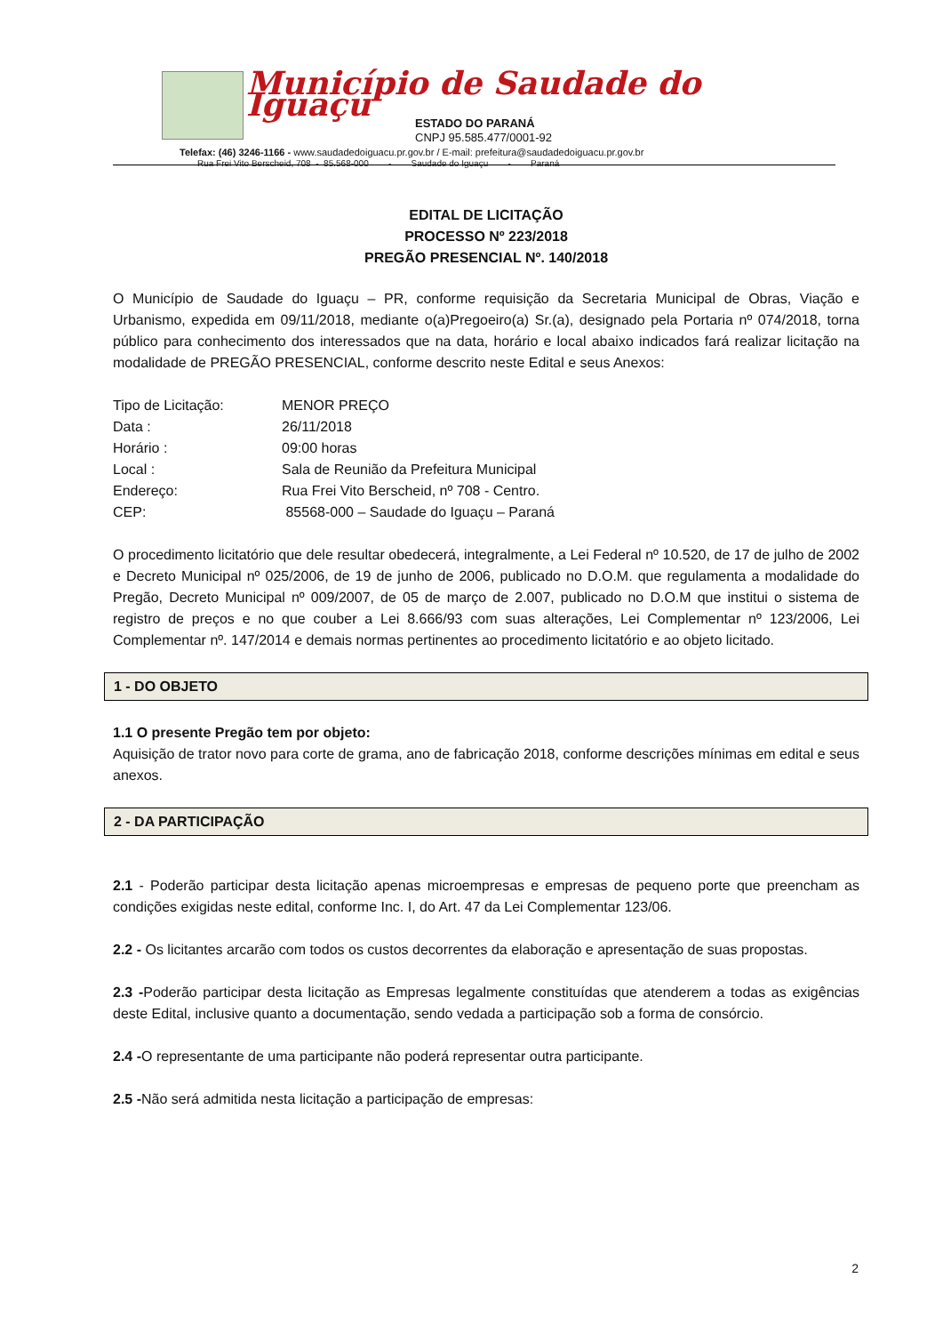Município de Saudade do Iguaçu
ESTADO DO PARANÁ
CNPJ 95.585.477/0001-92
Telefax: (46) 3246-1166 - www.saudadedoiguacu.pr.gov.br / E-mail: prefeitura@saudadedoiguacu.pr.gov.br
Rua Frei Vito Berscheid, 708 - 85.568-000 - Saudade do Iguaçu - Paraná
EDITAL DE LICITAÇÃO
PROCESSO Nº 223/2018
PREGÃO PRESENCIAL Nº. 140/2018
O Município de Saudade do Iguaçu – PR, conforme requisição da Secretaria Municipal de Obras, Viação e Urbanismo, expedida em 09/11/2018, mediante o(a)Pregoeiro(a) Sr.(a), designado pela Portaria nº 074/2018, torna público para conhecimento dos interessados que na data, horário e local abaixo indicados fará realizar licitação na modalidade de PREGÃO PRESENCIAL, conforme descrito neste Edital e seus Anexos:
| Tipo de Licitação: | MENOR PREÇO |
| Data : | 26/11/2018 |
| Horário : | 09:00 horas |
| Local : | Sala de Reunião da Prefeitura Municipal |
| Endereço: | Rua Frei Vito Berscheid, nº 708 - Centro. |
| CEP: | 85568-000 – Saudade do Iguaçu – Paraná |
O procedimento licitatório que dele resultar obedecerá, integralmente, a Lei Federal nº 10.520, de 17 de julho de 2002 e Decreto Municipal nº 025/2006, de 19 de junho de 2006, publicado no D.O.M. que regulamenta a modalidade do Pregão, Decreto Municipal nº 009/2007, de 05 de março de 2.007, publicado no D.O.M que institui o sistema de registro de preços e no que couber a Lei 8.666/93 com suas alterações, Lei Complementar nº 123/2006, Lei Complementar nº. 147/2014 e demais normas pertinentes ao procedimento licitatório e ao objeto licitado.
1 - DO OBJETO
1.1 O presente Pregão tem por objeto:
Aquisição de trator novo para corte de grama, ano de fabricação 2018, conforme descrições mínimas em edital e seus anexos.
2 - DA PARTICIPAÇÃO
2.1 - Poderão participar desta licitação apenas microempresas e empresas de pequeno porte que preencham as condições exigidas neste edital, conforme Inc. I, do Art. 47 da Lei Complementar 123/06.
2.2 - Os licitantes arcarão com todos os custos decorrentes da elaboração e apresentação de suas propostas.
2.3 -Poderão participar desta licitação as Empresas legalmente constituídas que atenderem a todas as exigências deste Edital, inclusive quanto a documentação, sendo vedada a participação sob a forma de consórcio.
2.4 -O representante de uma participante não poderá representar outra participante.
2.5 -Não será admitida nesta licitação a participação de empresas:
2